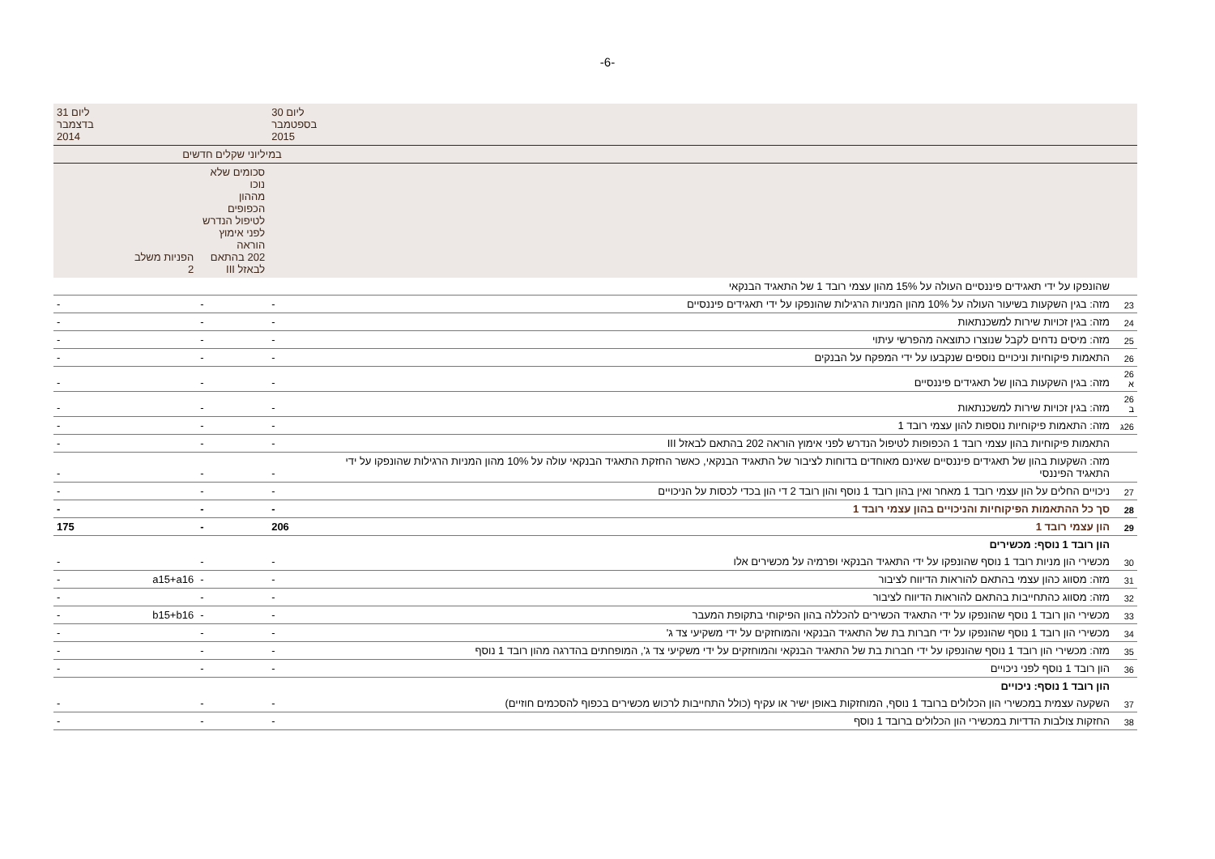-6-
| | | ליום 30 בספטמבר 2015 | | | ליום 31 בדצמבר 2014 |
| | | במיליוני שקלים חדשים | | | |
| | | | סכומים שלא נוכו מההון הכפופים לטיפול הנדרש לפני אימוץ הוראה 202 בהתאם לבאזל III | הפניות משלב 2 | |
| | שהונפקו על ידי תאגידים פיננסיים העולה על 15% מהון עצמי רובד 1 של התאגיד הבנקאי | | | | |
| 23 | מזה: בגין השקעות בשיעור העולה על 10% מהון המניות הרגילות שהונפקו על ידי תאגידים פיננסיים | - | - | | - |
| 24 | מזה: בגין זכויות שירות למשכנתאות | - | - | | - |
| 25 | מזה: מיסים נדחים לקבל שנוצרו כתוצאה מהפרשי עיתוי | - | - | | - |
| 26 | התאמות פיקוחיות וניכויים נוספים שנקבעו על ידי המפקח על הבנקים | - | - | | - |
| 26 א | מזה: בגין השקעות בהון של תאגידים פיננסיים | - | - | | - |
| 26 ב | מזה: בגין זכויות שירות למשכנתאות | - | - | | - |
| 26ג | מזה: התאמות פיקוחיות נוספות להון עצמי רובד 1 | - | - | | - |
| | התאמות פיקוחיות בהון עצמי רובד 1 הכפופות לטיפול הנדרש לפני אימוץ הוראה 202 בהתאם לבאזל III | - | - | | - |
| | מזה: השקעות בהון של תאגידים פיננסיים שאינם מאוחדים בדוחות לציבור של התאגיד הבנקאי, כאשר החזקת התאגיד הבנקאי עולה על 10% מהון המניות הרגילות שהונפקו על ידי התאגיד הפיננסי | - | - | | - |
| 27 | ניכויים החלים על הון עצמי רובד 1 מאחר ואין בהון רובד 1 נוסף והון רובד 2 די הון בכדי לכסות על הניכויים | - | - | | - |
| 28 | סך כל ההתאמות הפיקוחיות והניכויים בהון עצמי רובד 1 | - | - | | - |
| 29 | הון עצמי רובד 1 | 206 | - | | 175 |
| | הון רובד 1 נוסף: מכשירים | | | | |
| 30 | מכשירי הון מניות רובד 1 נוסף שהונפקו על ידי התאגיד הבנקאי ופרמיה על מכשירים אלו | - | - | | - |
| 31 | מזה: מסווג כהון עצמי בהתאם להוראות הדיווח לציבור | - | - | a15+a16 | - |
| 32 | מזה: מסווג כהתחייבות בהתאם להוראות הדיווח לציבור | - | - | | - |
| 33 | מכשירי הון רובד 1 נוסף שהונפקו על ידי התאגיד הכשירים להכללה בהון הפיקוחי בתקופת המעבר | - | - | b15+b16 | - |
| 34 | מכשירי הון רובד 1 נוסף שהונפקו על ידי חברות בת של התאגיד הבנקאי והמוחזקים על ידי משקיעי צד ג' | - | - | | - |
| 35 | מזה: מכשירי הון רובד 1 נוסף שהונפקו על ידי חברות בת של התאגיד הבנקאי והמוחזקים על ידי משקיעי צד ג', המופחתים בהדרגה מהון רובד 1 נוסף | - | - | | - |
| 36 | הון רובד 1 נוסף לפני ניכויים | - | - | | - |
| | הון רובד 1 נוסף: ניכויים | | | | |
| 37 | השקעה עצמית במכשירי הון הכלולים ברובד 1 נוסף, המוחזקות באופן ישיר או עקיף (כולל התחייבות לרכוש מכשירים בכפוף להסכמים חוזיים) | - | - | | - |
| 38 | החזקות צולבות הדדיות במכשירי הון הכלולים ברובד 1 נוסף | - | - | | - |